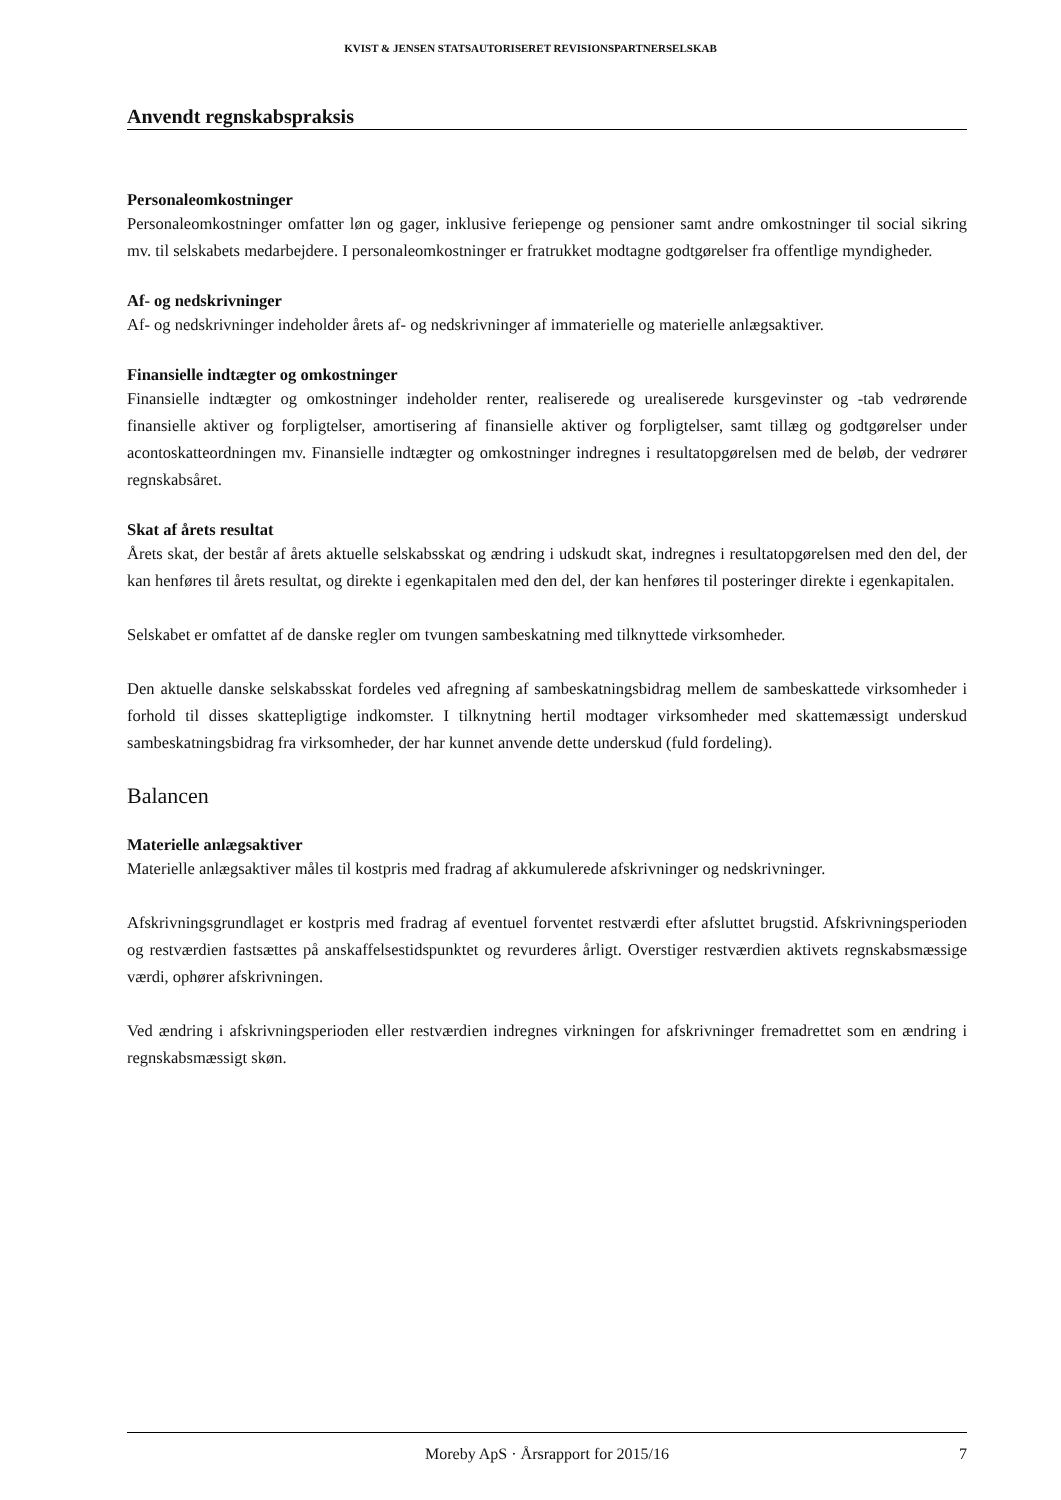KVIST & JENSEN STATSAUTORISERET REVISIONSPARTNERSELSKAB
Anvendt regnskabspraksis
Personaleomkostninger
Personaleomkostninger omfatter løn og gager, inklusive feriepenge og pensioner samt andre omkostninger til social sikring mv. til selskabets medarbejdere. I personaleomkostninger er fratrukket modtagne godtgørelser fra offentlige myndigheder.
Af- og nedskrivninger
Af- og nedskrivninger indeholder årets af- og nedskrivninger af immaterielle og materielle anlægsaktiver.
Finansielle indtægter og omkostninger
Finansielle indtægter og omkostninger indeholder renter, realiserede og urealiserede kursgevinster og -tab vedrørende finansielle aktiver og forpligtelser, amortisering af finansielle aktiver og forpligtelser, samt tillæg og godtgørelser under acontoskatteordningen mv. Finansielle indtægter og omkostninger indregnes i resultatopgørelsen med de beløb, der vedrører regnskabsåret.
Skat af årets resultat
Årets skat, der består af årets aktuelle selskabsskat og ændring i udskudt skat, indregnes i resultatopgørelsen med den del, der kan henføres til årets resultat, og direkte i egenkapitalen med den del, der kan henføres til posteringer direkte i egenkapitalen.
Selskabet er omfattet af de danske regler om tvungen sambeskatning med tilknyttede virksomheder.
Den aktuelle danske selskabsskat fordeles ved afregning af sambeskatningsbidrag mellem de sambeskattede virksomheder i forhold til disses skattepligtige indkomster. I tilknytning hertil modtager virksomheder med skattemæssigt underskud sambeskatningsbidrag fra virksomheder, der har kunnet anvende dette underskud (fuld fordeling).
Balancen
Materielle anlægsaktiver
Materielle anlægsaktiver måles til kostpris med fradrag af akkumulerede afskrivninger og nedskrivninger.
Afskrivningsgrundlaget er kostpris med fradrag af eventuel forventet restværdi efter afsluttet brugstid. Afskrivningsperioden og restværdien fastsættes på anskaffelsestidspunktet og revurderes årligt. Overstiger restværdien aktivets regnskabsmæssige værdi, ophører afskrivningen.
Ved ændring i afskrivningsperioden eller restværdien indregnes virkningen for afskrivninger fremadrettet som en ændring i regnskabsmæssigt skøn.
Moreby ApS · Årsrapport for 2015/16 7